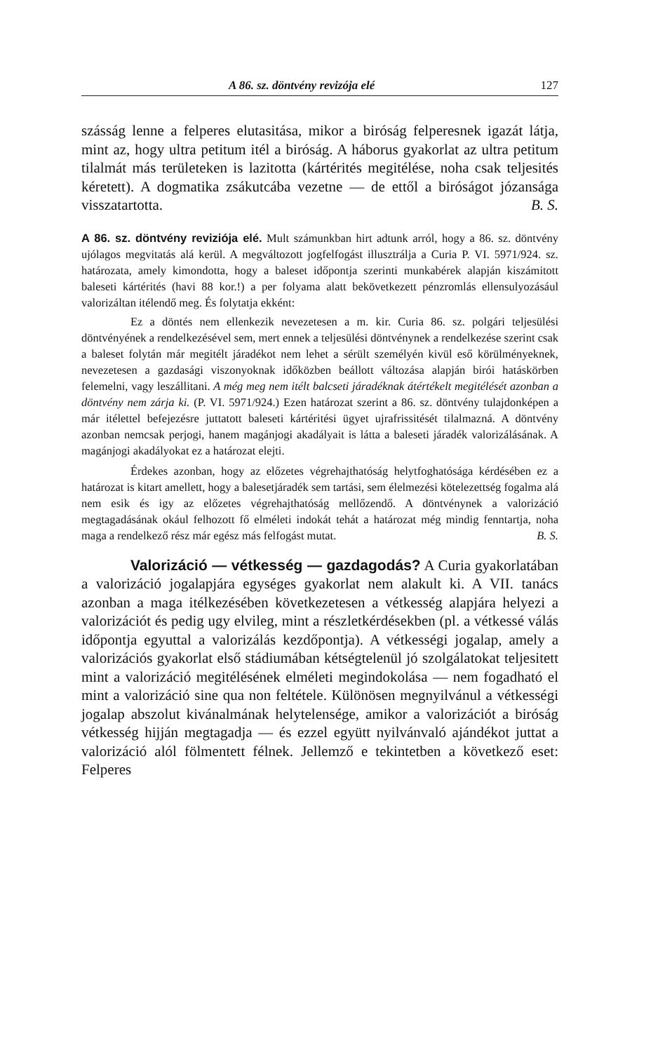A 86. sz. döntvény revizója elé 127
szásság lenne a felperes elutasitása, mikor a biróság felperesnek igazát látja, mint az, hogy ultra petitum itél a biróság. A háborus gyakorlat az ultra petitum tilalmát más területeken is lazitotta (kártérités megitélése, noha csak teljesités kéretett). A dogmatika zsákutcába vezetne — de ettől a biróságot józansága visszatartotta. B. S.
A 86. sz. döntvény reviziója elé. Mult számunkban hirt adtunk arról, hogy a 86. sz. döntvény ujólagos megvitatás alá kerül. A megváltozott jogfelfogást illusztrálja a Curia P. VI. 5971/924. sz. határozata, amely kimondotta, hogy a baleset időpontja szerinti munkabérek alapján kiszámitott baleseti kártérités (havi 88 kor.!) a per folyama alatt bekövetkezett pénzromlás ellensulyozásául valorizáltan itélendő meg. És folytatja ekként:
Ez a döntés nem ellenkezik nevezetesen a m. kir. Curia 86. sz. polgári teljesülési döntvényének a rendelkezésével sem, mert ennek a teljesülési döntvénynek a rendelkezése szerint csak a baleset folytán már megitélt járadékot nem lehet a sérült személyén kivül eső körülményeknek, nevezetesen a gazdasági viszonyoknak időközben beállott változása alapján birói hatáskörben felemelni, vagy leszállitani. A még meg nem itélt balcseti járadéknak átértékelt megitélését azonban a döntvény nem zárja ki. (P. VI. 5971/924.) Ezen határozat szerint a 86. sz. döntvény tulajdonképen a már itélettel befejezésre juttatott baleseti kártéritési ügyet ujrafrissitését tilalmazná. A döntvény azonban nemcsak perjogi, hanem magánjogi akadályait is látta a baleseti járadék valorizálásának. A magánjogi akadályokat ez a határozat elejti.
Érdekes azonban, hogy az előzetes végrehajthatóság helytfoghatósága kérdésében ez a határozat is kitart amellett, hogy a balesetjáradék sem tartási, sem élelmezési kötelezettség fogalma alá nem esik és igy az előzetes végrehajthatóság mellőzendő. A döntvénynek a valorizáció megtagadásának okául felhozott fő elméleti indokát tehát a határozat még mindig fenntartja, noha maga a rendelkező rész már egész más felfogást mutat. B. S.
Valorizáció — vétkesség — gazdagodás? A Curia gyakorlatában a valorizáció jogalapjára egységes gyakorlat nem alakult ki. A VII. tanács azonban a maga itélkezésében következetesen a vétkesség alapjára helyezi a valorizációt és pedig ugy elvileg, mint a részletkérdésekben (pl. a vétkessé válás időpontja egyuttal a valorizálás kezdőpontja). A vétkességi jogalap, amely a valorizációs gyakorlat első stádiumában kétségtelenül jó szolgálatokat teljesitett mint a valorizáció megitélésének elméleti megindokolása — nem fogadható el mint a valorizáció sine qua non feltétele. Különösen megnyilvánul a vétkességi jogalap abszolut kivánalmának helytelensége, amikor a valorizációt a biróság vétkesség hijján megtagadja — és ezzel együtt nyilvánvaló ajándékot juttat a valorizáció alól fölmentett félnek. Jellemző e tekintetben a következő eset: Felperes